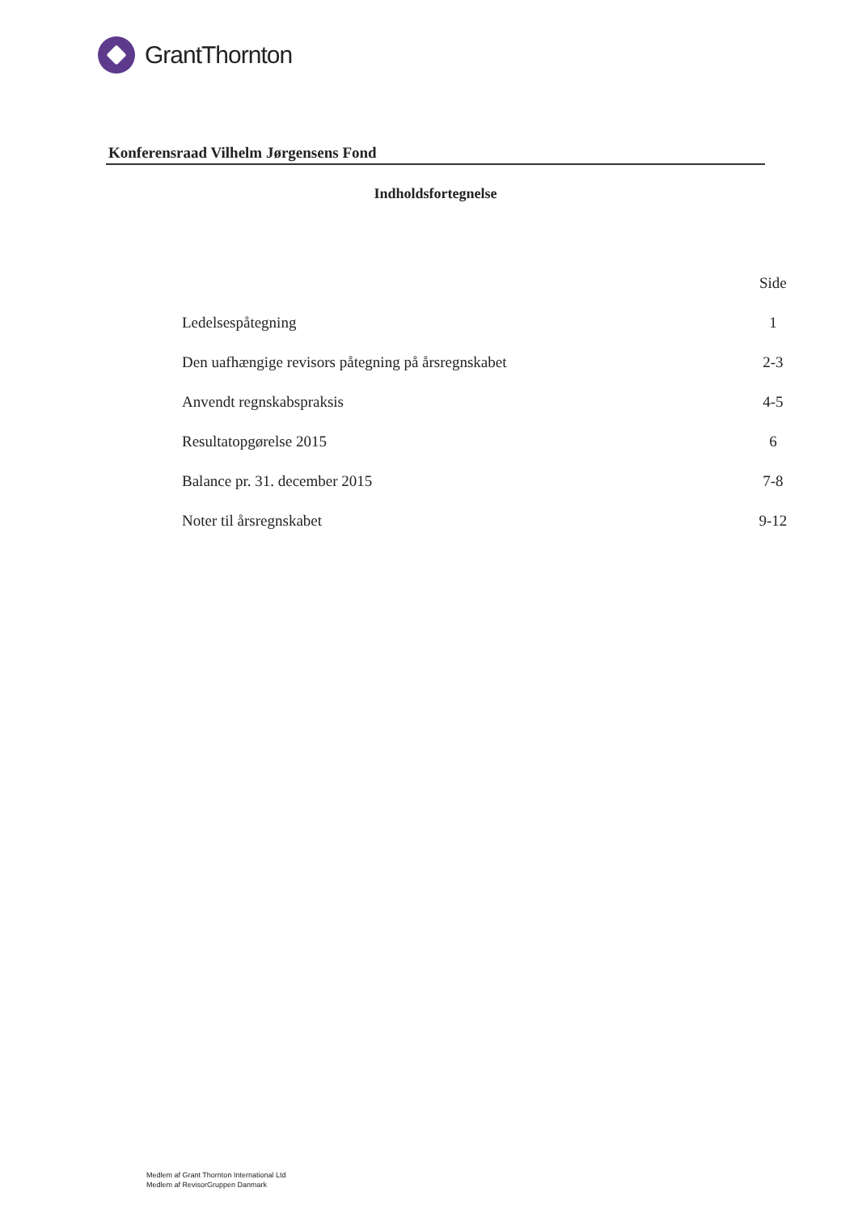GrantThornton
Konferensraad Vilhelm Jørgensens Fond
Indholdsfortegnelse
| | Side |
| --- | --- |
| Ledelsespåtegning | 1 |
| Den uafhængige revisors påtegning på årsregnskabet | 2-3 |
| Anvendt regnskabspraksis | 4-5 |
| Resultatopgørelse 2015 | 6 |
| Balance pr. 31. december 2015 | 7-8 |
| Noter til årsregnskabet | 9-12 |
Medlem af Grant Thornton International Ltd
Medlem af RevisorGruppen Danmark